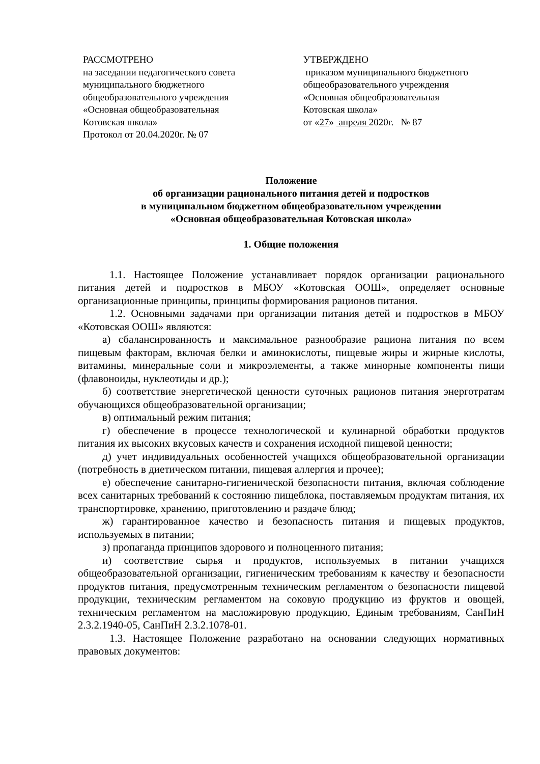РАССМОТРЕНО
на заседании педагогического совета
муниципального бюджетного
общеобразовательного учреждения
«Основная общеобразовательная
Котовская школа»
Протокол от 20.04.2020г. № 07
УТВЕРЖДЕНО
приказом муниципального бюджетного
общеобразовательного учреждения
«Основная общеобразовательная
Котовская школа»
от «27» апреля 2020г. № 87
Положение
об организации рационального питания детей и подростков
в муниципальном бюджетном общеобразовательном учреждении
«Основная общеобразовательная Котовская школа»
1. Общие положения
1.1. Настоящее Положение устанавливает порядок организации рационального питания детей и подростков в МБОУ «Котовская ООШ», определяет основные организационные принципы, принципы формирования рационов питания.
1.2. Основными задачами при организации питания детей и подростков в МБОУ «Котовская ООШ» являются:
а) сбалансированность и максимальное разнообразие рациона питания по всем пищевым факторам, включая белки и аминокислоты, пищевые жиры и жирные кислоты, витамины, минеральные соли и микроэлементы, а также минорные компоненты пищи (флавоноиды, нуклеотиды и др.);
б) соответствие энергетической ценности суточных рационов питания энерготратам обучающихся общеобразовательной организации;
в) оптимальный режим питания;
г) обеспечение в процессе технологической и кулинарной обработки продуктов питания их высоких вкусовых качеств и сохранения исходной пищевой ценности;
д) учет индивидуальных особенностей учащихся общеобразовательной организации (потребность в диетическом питании, пищевая аллергия и прочее);
е) обеспечение санитарно-гигиенической безопасности питания, включая соблюдение всех санитарных требований к состоянию пищеблока, поставляемым продуктам питания, их транспортировке, хранению, приготовлению и раздаче блюд;
ж) гарантированное качество и безопасность питания и пищевых продуктов, используемых в питании;
з) пропаганда принципов здорового и полноценного питания;
и) соответствие сырья и продуктов, используемых в питании учащихся общеобразовательной организации, гигиеническим требованиям к качеству и безопасности продуктов питания, предусмотренным техническим регламентом о безопасности пищевой продукции, техническим регламентом на соковую продукцию из фруктов и овощей, техническим регламентом на масложировую продукцию, Единым требованиям, СанПиН 2.3.2.1940-05, СанПиН 2.3.2.1078-01.
1.3. Настоящее Положение разработано на основании следующих нормативных правовых документов: